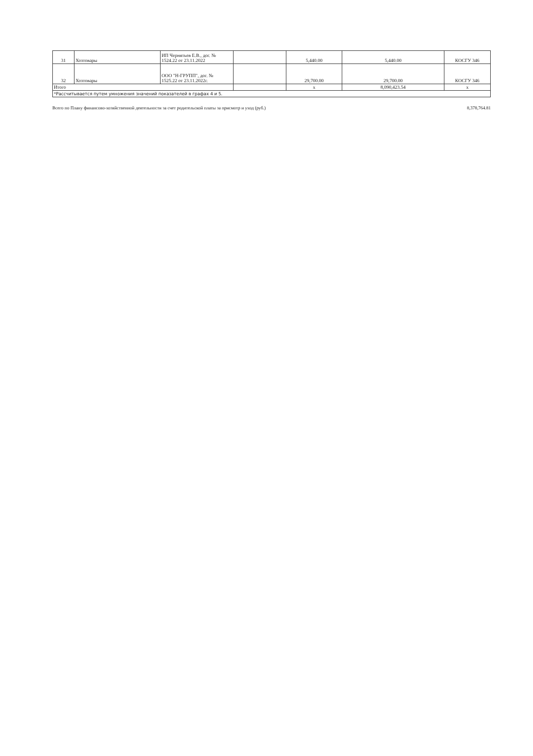| 31 | Хозтовары | ИП Чернятьев Е.В., дог. № 1524.22 от 23.11.2022 | | 5,440.00 | 5,440.00 | КОСГУ 346 |
| 32 | Хозтовары | ООО "Н-ГРУПП", дог. № 1525.22 от 23.11.2022г. | | 29,700.00 | 29,700.00 | КОСГУ 346 |
| Итого | | | | x | 8,090,423.54 | x |
| *Рассчитывается путем умножения значений показателей в графах 4 и 5. | | | | | | |
Всего по Плану финансово-хозяйственной деятельности за счет родительской платы за присмотр и уход (руб.) 8,378,764.81